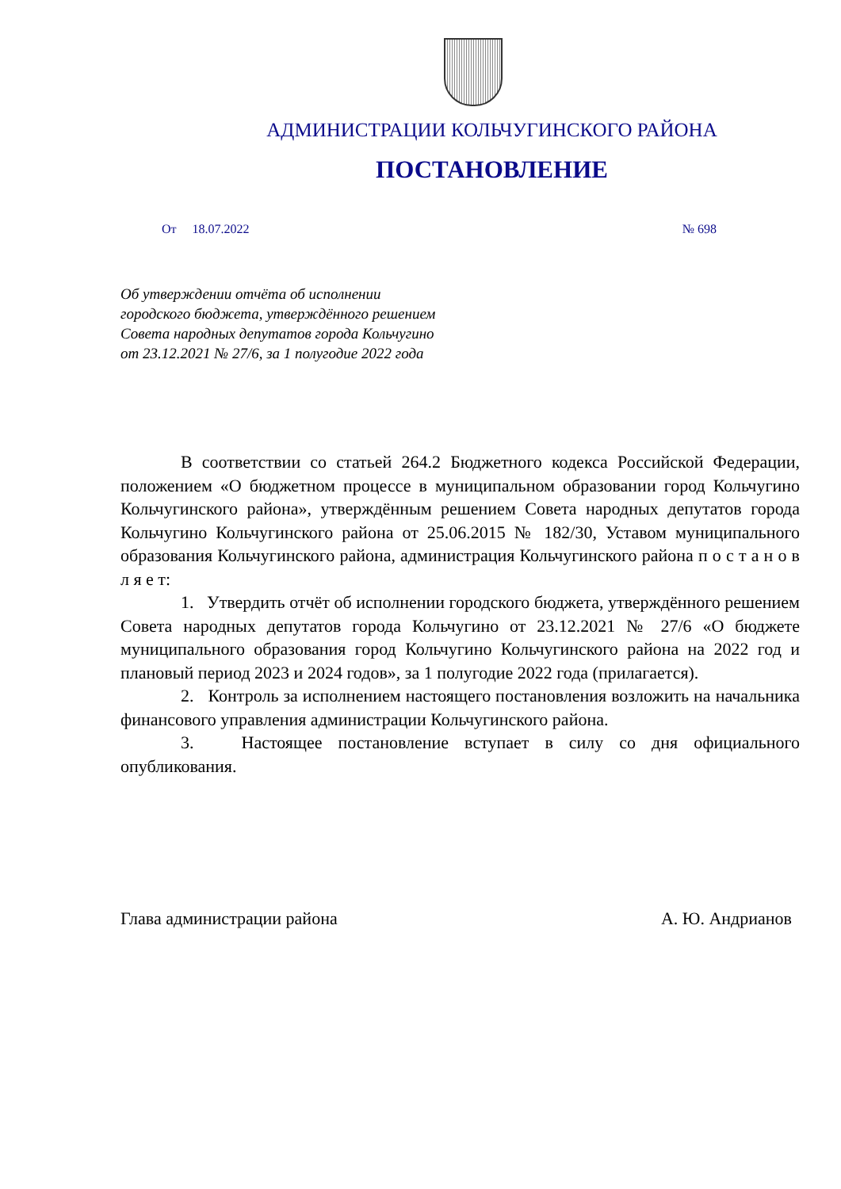АДМИНИСТРАЦИИ КОЛЬЧУГИНСКОГО РАЙОНА
ПОСТАНОВЛЕНИЕ
От 18.07.2022 № 698
Об утверждении отчёта об исполнении
городского бюджета, утверждённого решением
Совета народных депутатов города Кольчугино
от 23.12.2021 № 27/6, за 1 полугодие 2022 года
В соответствии со статьей 264.2 Бюджетного кодекса Российской Федерации, положением «О бюджетном процессе в муниципальном образовании город Кольчугино Кольчугинского района», утверждённым решением Совета народных депутатов города Кольчугино Кольчугинского района от 25.06.2015 № 182/30, Уставом муниципального образования Кольчугинского района, администрация Кольчугинского района п о с т а н о в л я е т:
1. Утвердить отчёт об исполнении городского бюджета, утверждённого решением Совета народных депутатов города Кольчугино от 23.12.2021 № 27/6 «О бюджете муниципального образования город Кольчугино Кольчугинского района на 2022 год и плановый период 2023 и 2024 годов», за 1 полугодие 2022 года (прилагается).
2. Контроль за исполнением настоящего постановления возложить на начальника финансового управления администрации Кольчугинского района.
3. Настоящее постановление вступает в силу со дня официального опубликования.
Глава администрации района А. Ю. Андрианов